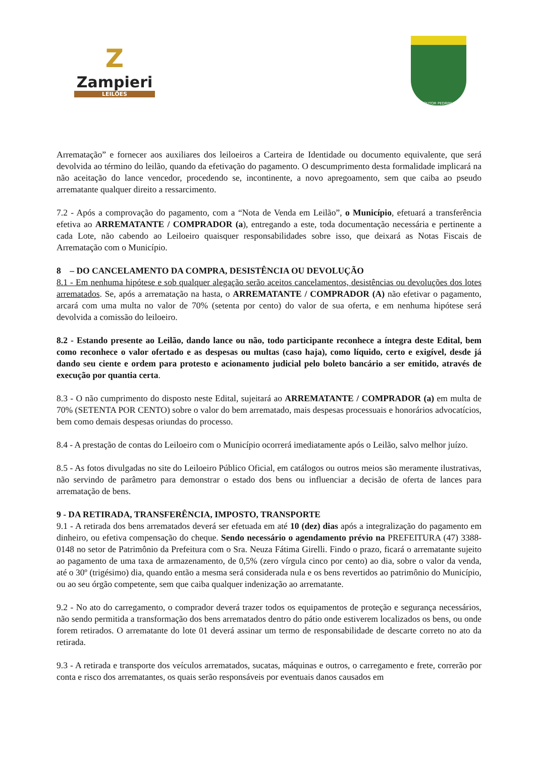Z
Zampieri
LEILÕES
DOUTOR PEDRINHO
Arrematação” e fornecer aos auxiliares dos leiloeiros a Carteira de Identidade ou documento equivalente, que será devolvida ao término do leilão, quando da efetivação do pagamento. O descumprimento desta formalidade implicará na não aceitação do lance vencedor, procedendo se, incontinente, a novo apregoamento, sem que caiba ao pseudo arrematante qualquer direito a ressarcimento.
7.2 - Após a comprovação do pagamento, com a “Nota de Venda em Leilão”, o Município, efetuará a transferência efetiva ao ARREMATANTE / COMPRADOR (a), entregando a este, toda documentação necessária e pertinente a cada Lote, não cabendo ao Leiloeiro quaisquer responsabilidades sobre isso, que deixará as Notas Fiscais de Arrematação com o Município.
8 – DO CANCELAMENTO DA COMPRA, DESISTÊNCIA OU DEVOLUÇÃO
8.1 - Em nenhuma hipótese e sob qualquer alegação serão aceitos cancelamentos, desistências ou devoluções dos lotes arrematados. Se, após a arrematação na hasta, o ARREMATANTE / COMPRADOR (A) não efetivar o pagamento, arcará com uma multa no valor de 70% (setenta por cento) do valor de sua oferta, e em nenhuma hipótese será devolvida a comissão do leiloeiro.
8.2 - Estando presente ao Leilão, dando lance ou não, todo participante reconhece a íntegra deste Edital, bem como reconhece o valor ofertado e as despesas ou multas (caso haja), como líquido, certo e exigível, desde já dando seu ciente e ordem para protesto e acionamento judicial pelo boleto bancário a ser emitido, através de execução por quantia certa.
8.3 - O não cumprimento do disposto neste Edital, sujeitará ao ARREMATANTE / COMPRADOR (a) em multa de 70% (SETENTA POR CENTO) sobre o valor do bem arrematado, mais despesas processuais e honorários advocatícios, bem como demais despesas oriundas do processo.
8.4 - A prestação de contas do Leiloeiro com o Município ocorrerá imediatamente após o Leilão, salvo melhor juízo.
8.5 - As fotos divulgadas no site do Leiloeiro Público Oficial, em catálogos ou outros meios são meramente ilustrativas, não servindo de parâmetro para demonstrar o estado dos bens ou influenciar a decisão de oferta de lances para arrematação de bens.
9 - DA RETIRADA, TRANSFERÊNCIA, IMPOSTO, TRANSPORTE
9.1 - A retirada dos bens arrematados deverá ser efetuada em até 10 (dez) dias após a integralização do pagamento em dinheiro, ou efetiva compensação do cheque. Sendo necessário o agendamento prévio na PREFEITURA (47) 3388-0148 no setor de Patrimônio da Prefeitura com o Sra. Neuza Fátima Girelli. Findo o prazo, ficará o arrematante sujeito ao pagamento de uma taxa de armazenamento, de 0,5% (zero vírgula cinco por cento) ao dia, sobre o valor da venda, até o 30º (trigésimo) dia, quando então a mesma será considerada nula e os bens revertidos ao patrimônio do Município, ou ao seu órgão competente, sem que caiba qualquer indenização ao arrematante.
9.2 - No ato do carregamento, o comprador deverá trazer todos os equipamentos de proteção e segurança necessários, não sendo permitida a transformação dos bens arrematados dentro do pátio onde estiverem localizados os bens, ou onde forem retirados. O arrematante do lote 01 deverá assinar um termo de responsabilidade de descarte correto no ato da retirada.
9.3 - A retirada e transporte dos veículos arrematados, sucatas, máquinas e outros, o carregamento e frete, correrão por conta e risco dos arrematantes, os quais serão responsáveis por eventuais danos causados em